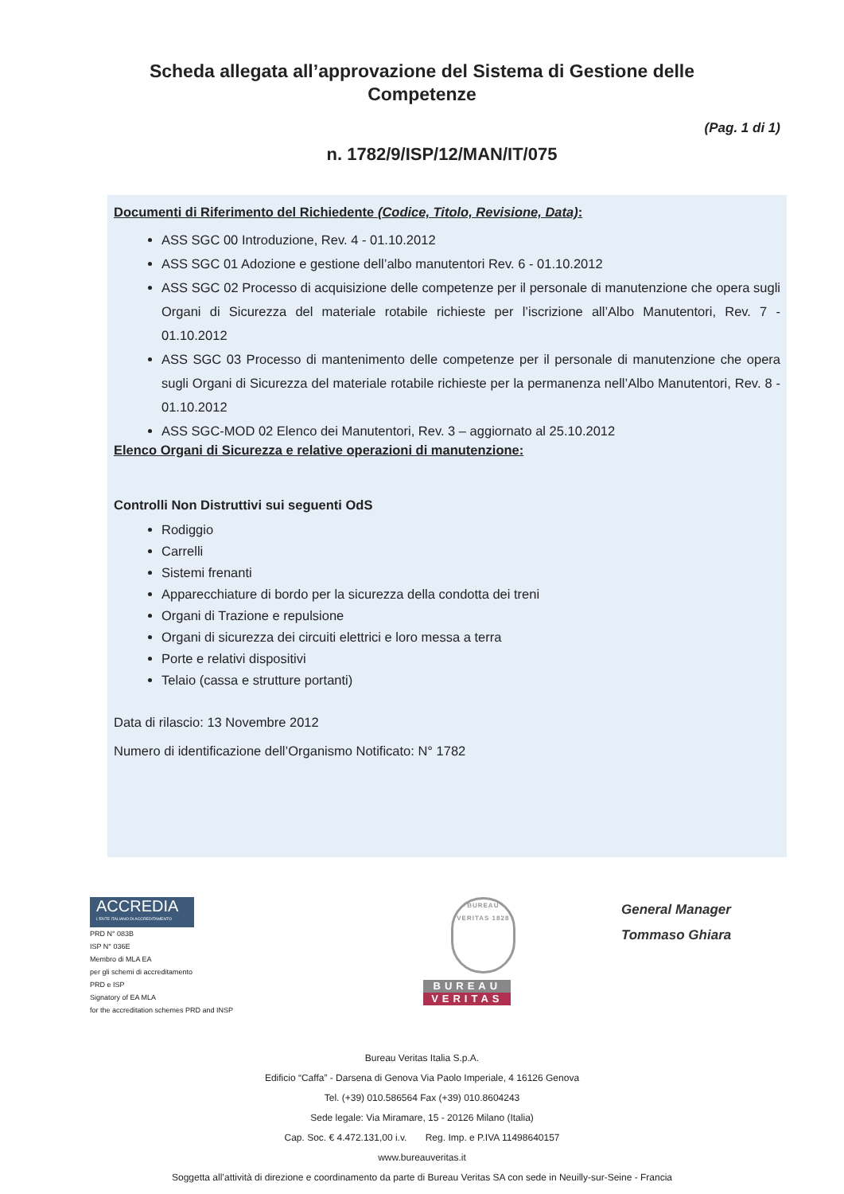Scheda allegata all’approvazione del Sistema di Gestione delle Competenze
(Pag. 1 di 1)
n. 1782/9/ISP/12/MAN/IT/075
Documenti di Riferimento del Richiedente (Codice, Titolo, Revisione, Data):
ASS SGC 00 Introduzione, Rev. 4 - 01.10.2012
ASS SGC 01 Adozione e gestione dell’albo manutentori Rev. 6 - 01.10.2012
ASS SGC 02 Processo di acquisizione delle competenze per il personale di manutenzione che opera sugli Organi di Sicurezza del materiale rotabile richieste per l’iscrizione all’Albo Manutentori, Rev. 7 - 01.10.2012
ASS SGC 03 Processo di mantenimento delle competenze per il personale di manutenzione che opera sugli Organi di Sicurezza del materiale rotabile richieste per la permanenza nell’Albo Manutentori, Rev. 8 - 01.10.2012
ASS SGC-MOD 02 Elenco dei Manutentori, Rev. 3 – aggiornato al 25.10.2012
Elenco Organi di Sicurezza e relative operazioni di manutenzione:
Controlli Non Distruttivi sui seguenti OdS
Rodiggio
Carrelli
Sistemi frenanti
Apparecchiature di bordo per la sicurezza della condotta dei treni
Organi di Trazione e repulsione
Organi di sicurezza dei circuiti elettrici e loro messa a terra
Porte e relativi dispositivi
Telaio (cassa e strutture portanti)
Data di rilascio: 13 Novembre 2012
Numero di identificazione dell’Organismo Notificato: N° 1782
ACCREDIA
L'ENTE ITALIANO DI ACCREDITAMENTO
PRD N° 083B
ISP N° 036E
Membro di MLA EA
per gli schemi di accreditamento
PRD e ISP
Signatory of EA MLA
for the accreditation schemes PRD and INSP
BUREAU VERITAS 1828
BUREAU
VERITAS
General Manager
Tommaso Ghiara
Bureau Veritas Italia S.p.A.
Edificio “Caffa” - Darsena di Genova Via Paolo Imperiale, 4 16126 Genova
Tel. (+39) 010.586564 Fax (+39) 010.8604243
Sede legale: Via Miramare, 15 - 20126 Milano (Italia)
Cap. Soc. € 4.472.131,00 i.v. Reg. Imp. e P.IVA 11498640157
www.bureauveritas.it
Soggetta all’attività di direzione e coordinamento da parte di Bureau Veritas SA con sede in Neuilly-sur-Seine - Francia